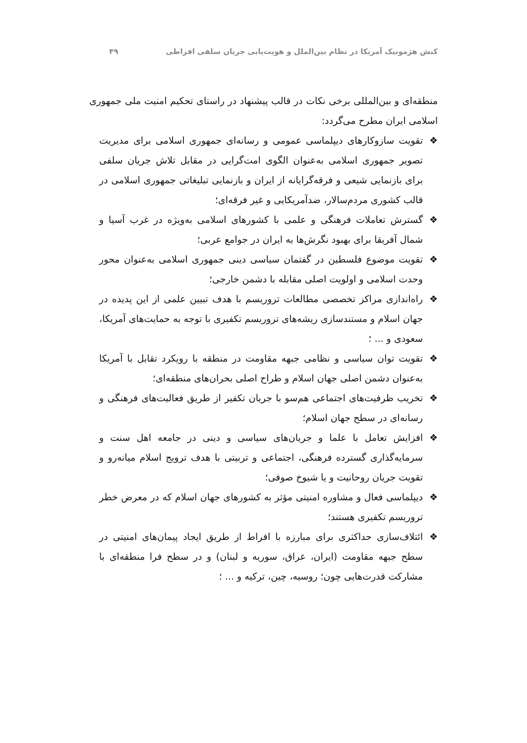کنش هژمونیک آمریکا در نظام بین‌الملل و هویت‌یابی جریان سلفی افراطی ۴۹
منطقه‌ای و بین‌المللی برخی نکات در قالب پیشنهاد در راستای تحکیم امنیت ملی جمهوری اسلامی ایران مطرح می‌گردد:
❖ تقویت سازوکارهای دیپلماسی عمومی و رسانه‌ای جمهوری اسلامی برای مدیریت تصویر جمهوری اسلامی به‌عنوان الگوی امت‌گرایی در مقابل تلاش جریان سلفی برای بازنمایی شیعی و فرقه‌گرایانه از ایران و بازنمایی تبلیغاتی جمهوری اسلامی در قالب کشوری مردم‌سالار، ضدآمریکایی و غیر فرقه‌ای؛
❖ گسترش تعاملات فرهنگی و علمی با کشورهای اسلامی به‌ویژه در غرب آسیا و شمال آفریقا برای بهبود نگرش‌ها به ایران در جوامع عربی؛
❖ تقویت موضوع فلسطین در گفتمان سیاسی دینی جمهوری اسلامی به‌عنوان محور وحدت اسلامی و اولویت اصلی مقابله با دشمن خارجی؛
❖ راه‌اندازی مراکز تخصصی مطالعات تروریسم با هدف تبیین علمی از این پدیده در جهان اسلام و مستندسازی ریشه‌های تروریسم تکفیری با توجه به حمایت‌های آمریکا، سعودی و ... ؛
❖ تقویت توان سیاسی و نظامی جبهه مقاومت در منطقه با رویکرد تقابل با آمریکا به‌عنوان دشمن اصلی جهان اسلام و طراح اصلی بحران‌های منطقه‌ای؛
❖ تخریب ظرفیت‌های اجتماعی هم‌سو با جریان تکفیر از طریق فعالیت‌های فرهنگی و رسانه‌ای در سطح جهان اسلام؛
❖ افزایش تعامل با علما و جریان‌های سیاسی و دینی در جامعه اهل سنت و سرمایه‌گذاری گسترده فرهنگی، اجتماعی و تربیتی با هدف ترویج اسلام میانه‌رو و تقویت جریان روحانیت و یا شیوخ صوفی؛
❖ دیپلماسی فعال و مشاوره امنیتی مؤثر به کشورهای جهان اسلام که در معرض خطر تروریسم تکفیری هستند؛
❖ ائتلاف‌سازی حداکثری برای مبارزه با افراط از طریق ایجاد پیمان‌های امنیتی در سطح جبهه مقاومت (ایران، عراق، سوریه و لبنان) و در سطح فرا منطقه‌ای با مشارکت قدرت‌هایی چون؛ روسیه، چین، ترکیه و ... ؛